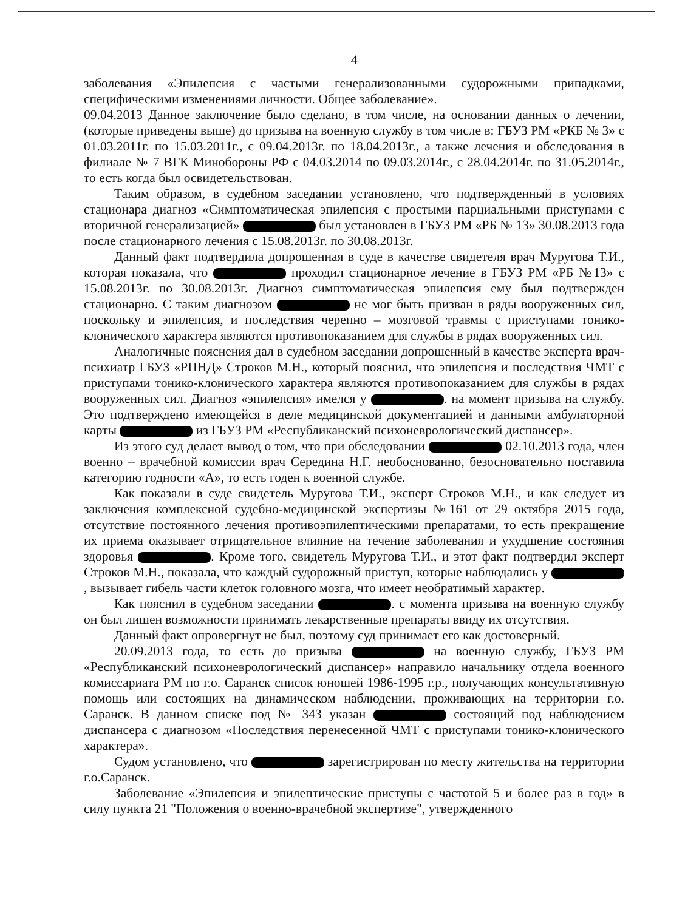4
заболевания «Эпилепсия с частыми генерализованными судорожными припадками, специфическими изменениями личности. Общее заболевание».
09.04.2013 Данное заключение было сделано, в том числе, на основании данных о лечении, (которые приведены выше) до призыва на военную службу в том числе в: ГБУЗ РМ «РКБ № 3» с 01.03.2011г. по 15.03.2011г., с 09.04.2013г. по 18.04.2013г., а также лечения и обследования в филиале № 7 ВГК Минобороны РФ с 04.03.2014 по 09.03.2014г., с 28.04.2014г. по 31.05.2014г., то есть когда был освидетельствован.
Таким образом, в судебном заседании установлено, что подтвержденный в условиях стационара диагноз «Симптоматическая эпилепсия с простыми парциальными приступами с вторичной генерализацией» был установлен в ГБУЗ РМ «РБ № 13» 30.08.2013 года после стационарного лечения с 15.08.2013г. по 30.08.2013г.
Данный факт подтвердила допрошенная в суде в качестве свидетеля врач Муругова Т.И., которая показала, что проходил стационарное лечение в ГБУЗ РМ «РБ №13» с 15.08.2013г. по 30.08.2013г. Диагноз симптоматическая эпилепсия ему был подтвержден стационарно. С таким диагнозом не мог быть призван в ряды вооруженных сил, поскольку и эпилепсия, и последствия черепно – мозговой травмы с приступами тонико-клонического характера являются противопоказанием для службы в рядах вооруженных сил.
Аналогичные пояснения дал в судебном заседании допрошенный в качестве эксперта врач-психиатр ГБУЗ «РПНД» Строков М.Н., который пояснил, что эпилепсия и последствия ЧМТ с приступами тонико-клонического характера являются противопоказанием для службы в рядах вооруженных сил. Диагноз «эпилепсия» имелся у . на момент призыва на службу. Это подтверждено имеющейся в деле медицинской документацией и данными амбулаторной карты из ГБУЗ РМ «Республиканский психоневрологический диспансер».
Из этого суд делает вывод о том, что при обследовании 02.10.2013 года, член военно – врачебной комиссии врач Середина Н.Г. необоснованно, безосновательно поставила категорию годности «А», то есть годен к военной службе.
Как показали в суде свидетель Муругова Т.И., эксперт Строков М.Н., и как следует из заключения комплексной судебно-медицинской экспертизы №161 от 29 октября 2015 года, отсутствие постоянного лечения противоэпилептическими препаратами, то есть прекращение их приема оказывает отрицательное влияние на течение заболевания и ухудшение состояния здоровья . Кроме того, свидетель Муругова Т.И., и этот факт подтвердил эксперт Строков М.Н., показала, что каждый судорожный приступ, которые наблюдались у , вызывает гибель части клеток головного мозга, что имеет необратимый характер.
Как пояснил в судебном заседании . с момента призыва на военную службу он был лишен возможности принимать лекарственные препараты ввиду их отсутствия.
Данный факт опровергнут не был, поэтому суд принимает его как достоверный.
20.09.2013 года, то есть до призыва на военную службу, ГБУЗ РМ «Республиканский психоневрологический диспансер» направило начальнику отдела военного комиссариата РМ по г.о. Саранск список юношей 1986-1995 г.р., получающих консультативную помощь или состоящих на динамическом наблюдении, проживающих на территории г.о. Саранск. В данном списке под № 343 указан состоящий под наблюдением диспансера с диагнозом «Последствия перенесенной ЧМТ с приступами тонико-клонического характера».
Судом установлено, что зарегистрирован по месту жительства на территории г.о.Саранск.
Заболевание «Эпилепсия и эпилептические приступы с частотой 5 и более раз в год» в силу пункта 21 "Положения о военно-врачебной экспертизе", утвержденного